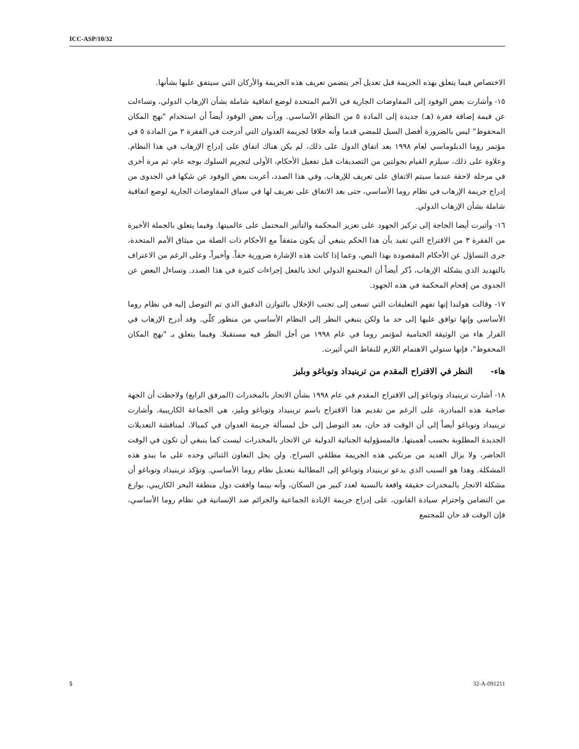ICC-ASP/10/32
الاختصاص فيما يتعلق بهذه الجريمة قبل تعديل آخر يتضمن تعريف هذه الجريمة والأركان التي سيتفق عليها بشأنها.
١٥- وأشارت بعض الوفود إلى المفاوضات الجارية في الأمم المتحدة لوضع اتفاقية شاملة بشأن الإرهاب الدولي، وتساءلت عن قيمة إضافة فقرة (هـ) جديدة إلى المادة ٥ من النظام الأساسي. ورأت بعض الوفود أيضاً أن استخدام "نهج المكان المحفوظ" ليس بالضرورة أفضل السبل للمضي قدما وأنه خلافا لجريمة العدوان التي أدرجت في الفقرة ٢ من المادة ٥ في مؤتمر روما الدبلوماسي لعام ١٩٩٨ بعد اتفاق الدول على ذلك، لم يكن هناك اتفاق على إدراج الإرهاب في هذا النظام. وعلاوة على ذلك، سيلزم القيام بجولتين من التصديقات قبل تفعيل الأحكام، الأولى لتجريم السلوك بوجه عام، ثم مرة أخرى في مرحلة لاحقة عندما سيتم الاتفاق على تعريف للإرهاب. وفي هذا الصدد، أعربت بعض الوفود عن شكها في الجدوى من إدراج جريمة الإرهاب في نظام روما الأساسي، حتى بعد الاتفاق على تعريف لها في سياق المفاوضات الجارية لوضع اتفاقية شاملة بشأن الإرهاب الدولي.
١٦- وأثيرت أيضا الحاجة إلى تركيز الجهود على تعزيز المحكمة والتأثير المحتمل على عالميتها. وفيما يتعلق بالجملة الأخيرة من الفقرة ٣ من الاقتراح التي تفيد بأن هذا الحكم ينبغي أن يكون متفقاً مع الأحكام ذات الصلة من ميثاق الأمم المتحدة، جرى التساؤل عن الأحكام المقصودة بهذا النص، وعما إذا كانت هذه الإشارة ضرورية حقاً. وأخيراً، وعلى الرغم من الاعتراف بالتهديد الذي يشكله الإرهاب، ذُكر أيضاً أن المجتمع الدولي اتخذ بالفعل إجراءات كثيرة في هذا الصدد. وتساءل البعض عن الجدوى من إقحام المحكمة في هذه الجهود.
١٧- وقالت هولندا إنها تفهم التعليقات التي تسعى إلى تجنب الإخلال بالتوازن الدقيق الذي تم التوصل إليه في نظام روما الأساسي وإنها توافق عليها إلى حد ما ولكن ينبغي النظر إلى النظام الأساسي من منظور كلّي. وقد أدرج الإرهاب في القرار هاء من الوثيقة الختامية لمؤتمر روما في عام ١٩٩٨ من أجل النظر فيه مستقبلا. وفيما يتعلق بـ "نهج المكان المحفوظ"، فإنها ستولي الاهتمام اللازم للنقاط التي أثيرت.
هاء- النظر في الاقتراح المقدم من ترينيداد وتوباغو وبليز
١٨- أشارت ترينيداد وتوباغو إلى الاقتراح المقدم في عام ١٩٩٨ بشأن الاتجار بالمخدرات (المرفق الرابع) ولاحظت أن الجهة صاحبة هذه المبادرة، على الرغم من تقديم هذا الاقتراح باسم ترينيداد وتوباغو وبليز، هي الجماعة الكاريبية. وأشارت ترينيداد وتوباغو أيضاً إلى أن الوقت قد حان، بعد التوصل إلى حل لمسألة جريمة العدوان في كمبالا، لمناقشة التعديلات الجديدة المطلوبة بحسب أهميتها. فالمسؤولية الجنائية الدولية عن الاتجار بالمخدرات ليست كما ينبغي أن تكون في الوقت الحاضر، ولا يزال العديد من مرتكبي هذه الجريمة مطلقي السراح. ولن يحل التعاون الثنائي وحده على ما يبدو هذه المشكلة. وهذا هو السبب الذي يدعو ترينيداد وتوباغو إلى المطالبة بتعديل نظام روما الأساسي. وتؤكد ترينيداد وتوباغو أن مشكلة الاتجار بالمخدرات حقيقة واقعة بالنسبة لعدد كبير من السكان، وأنه بينما وافقت دول منطقة البحر الكاريبي، بوازع من التضامن واحترام سيادة القانون، على إدراج جريمة الإبادة الجماعية والجرائم ضد الإنسانية في نظام روما الأساسي، فإن الوقت قد حان للمجتمع
5 32-A-091211